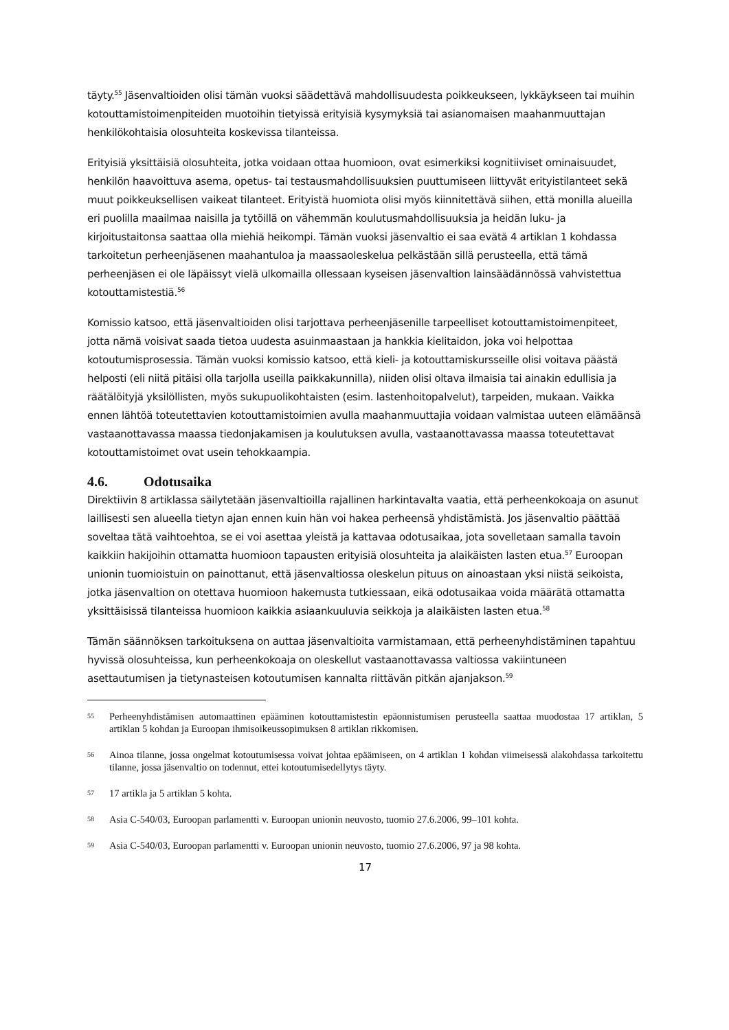täyty.<sup>55</sup> Jäsenvaltioiden olisi tämän vuoksi säädettävä mahdollisuudesta poikkeukseen, lykkäykseen tai muihin kotouttamistoimenpiteiden muotoihin tietyissä erityisiä kysymyksiä tai asianomaisen maahanmuuttajan henkilökohtaisia olosuhteita koskevissa tilanteissa.
Erityisiä yksittäisiä olosuhteita, jotka voidaan ottaa huomioon, ovat esimerkiksi kognitiiviset ominaisuudet, henkilön haavoittuva asema, opetus- tai testausmahdollisuuksien puuttumiseen liittyvät erityistilanteet sekä muut poikkeuksellisen vaikeat tilanteet. Erityistä huomiota olisi myös kiinnitettävä siihen, että monilla alueilla eri puolilla maailmaa naisilla ja tytöillä on vähemmän koulutusmahdollisuuksia ja heidän luku- ja kirjoitustaitonsa saattaa olla miehiä heikompi. Tämän vuoksi jäsenvaltio ei saa evätä 4 artiklan 1 kohdassa tarkoitetun perheenjäsenen maahantuloa ja maassaoleskelua pelkästään sillä perusteella, että tämä perheenjäsen ei ole läpäissyt vielä ulkomailla ollessaan kyseisen jäsenvaltion lainsäädännössä vahvistettua kotouttamistestiä.<sup>56</sup>
Komissio katsoo, että jäsenvaltioiden olisi tarjottava perheenjäsenille tarpeelliset kotouttamistoimenpiteet, jotta nämä voisivat saada tietoa uudesta asuinmaastaan ja hankkia kielitaidon, joka voi helpottaa kotoutumisprosessia. Tämän vuoksi komissio katsoo, että kieli- ja kotouttamiskursseille olisi voitava päästä helposti (eli niitä pitäisi olla tarjolla useilla paikkakunnilla), niiden olisi oltava ilmaisia tai ainakin edullisia ja räätälöityjä yksilöllisten, myös sukupuolikohtaisten (esim. lastenhoitopalvelut), tarpeiden, mukaan. Vaikka ennen lähtöä toteutettavien kotouttamistoimien avulla maahanmuuttajia voidaan valmistaa uuteen elämäänsä vastaanottavassa maassa tiedonjakamisen ja koulutuksen avulla, vastaanottavassa maassa toteutettavat kotouttamistoimet ovat usein tehokkaampia.
4.6. Odotusaika
Direktiivin 8 artiklassa säilytetään jäsenvaltioilla rajallinen harkintavalta vaatia, että perheenkokoaja on asunut laillisesti sen alueella tietyn ajan ennen kuin hän voi hakea perheensä yhdistämistä. Jos jäsenvaltio päättää soveltaa tätä vaihtoehtoa, se ei voi asettaa yleistä ja kattavaa odotusaikaa, jota sovelletaan samalla tavoin kaikkiin hakijoihin ottamatta huomioon tapausten erityisiä olosuhteita ja alaikäisten lasten etua.<sup>57</sup> Euroopan unionin tuomioistuin on painottanut, että jäsenvaltiossa oleskelun pituus on ainoastaan yksi niistä seikoista, jotka jäsenvaltion on otettava huomioon hakemusta tutkiessaan, eikä odotusaikaa voida määrätä ottamatta yksittäisissä tilanteissa huomioon kaikkia asiaankuuluvia seikkoja ja alaikäisten lasten etua.<sup>58</sup>
Tämän säännöksen tarkoituksena on auttaa jäsenvaltioita varmistamaan, että perheenyhdistäminen tapahtuu hyvissä olosuhteissa, kun perheenkokoaja on oleskellut vastaanottavassa valtiossa vakiintuneen asettautumisen ja tietynasteisen kotoutumisen kannalta riittävän pitkän ajanjakson.<sup>59</sup>
55 Perheenyhdistämisen automaattinen epääminen kotouttamistestin epäonnistumisen perusteella saattaa muodostaa 17 artiklan, 5 artiklan 5 kohdan ja Euroopan ihmisoikeussopimuksen 8 artiklan rikkomisen.
56 Ainoa tilanne, jossa ongelmat kotoutumisessa voivat johtaa epäämiseen, on 4 artiklan 1 kohdan viimeisessä alakohdassa tarkoitettu tilanne, jossa jäsenvaltio on todennut, ettei kotoutumisedellytys täyty.
57 17 artikla ja 5 artiklan 5 kohta.
58 Asia C-540/03, Euroopan parlamentti v. Euroopan unionin neuvosto, tuomio 27.6.2006, 99–101 kohta.
59 Asia C-540/03, Euroopan parlamentti v. Euroopan unionin neuvosto, tuomio 27.6.2006, 97 ja 98 kohta.
17